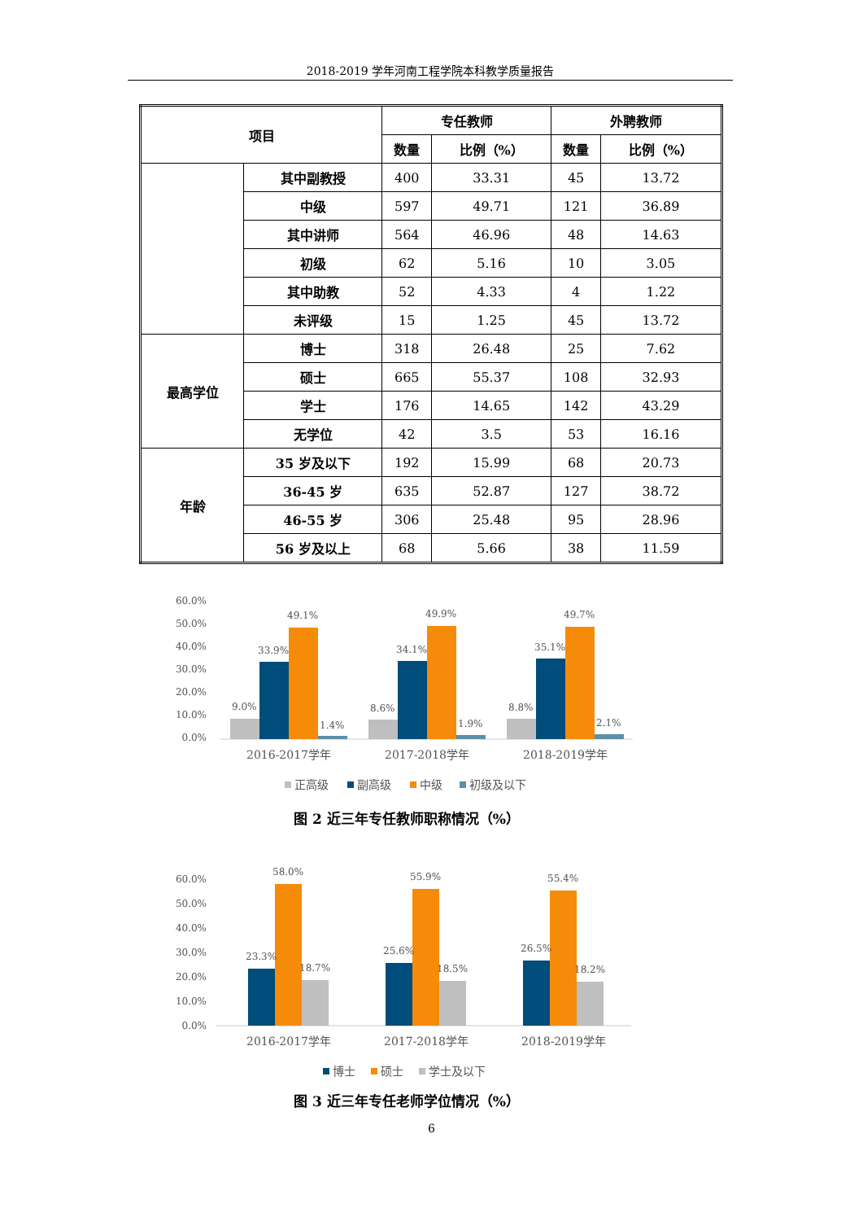2018-2019 学年河南工程学院本科教学质量报告
| 项目 | | 专任教师 | | 外聘教师 | |
| --- | --- | --- | --- | --- | --- |
| | | 数量 | 比例（%） | 数量 | 比例（%） |
| | 其中副教授 | 400 | 33.31 | 45 | 13.72 |
| | 中级 | 597 | 49.71 | 121 | 36.89 |
| | 其中讲师 | 564 | 46.96 | 48 | 14.63 |
| | 初级 | 62 | 5.16 | 10 | 3.05 |
| | 其中助教 | 52 | 4.33 | 4 | 1.22 |
| | 未评级 | 15 | 1.25 | 45 | 13.72 |
| 最高学位 | 博士 | 318 | 26.48 | 25 | 7.62 |
| | 硕士 | 665 | 55.37 | 108 | 32.93 |
| | 学士 | 176 | 14.65 | 142 | 43.29 |
| | 无学位 | 42 | 3.5 | 53 | 16.16 |
| 年龄 | 35 岁及以下 | 192 | 15.99 | 68 | 20.73 |
| | 36-45 岁 | 635 | 52.87 | 127 | 38.72 |
| | 46-55 岁 | 306 | 25.48 | 95 | 28.96 |
| | 56 岁及以上 | 68 | 5.66 | 38 | 11.59 |
60.0%
50.0%
40.0%
30.0%
20.0%
10.0%
0.0%
9.0%
33.9%
49.1%
1.4%
8.6%
34.1%
49.9%
1.9%
8.8%
35.1%
49.7%
2.1%
2016-2017学年
2017-2018学年
2018-2019学年
正高级
副高级
中级
初级及以下
图 2 近三年专任教师职称情况（%）
60.0%
50.0%
40.0%
30.0%
20.0%
10.0%
0.0%
23.3%
58.0%
18.7%
25.6%
55.9%
18.5%
26.5%
55.4%
18.2%
2016-2017学年
2017-2018学年
2018-2019学年
博士
硕士
学士及以下
图 3 近三年专任老师学位情况（%）
6